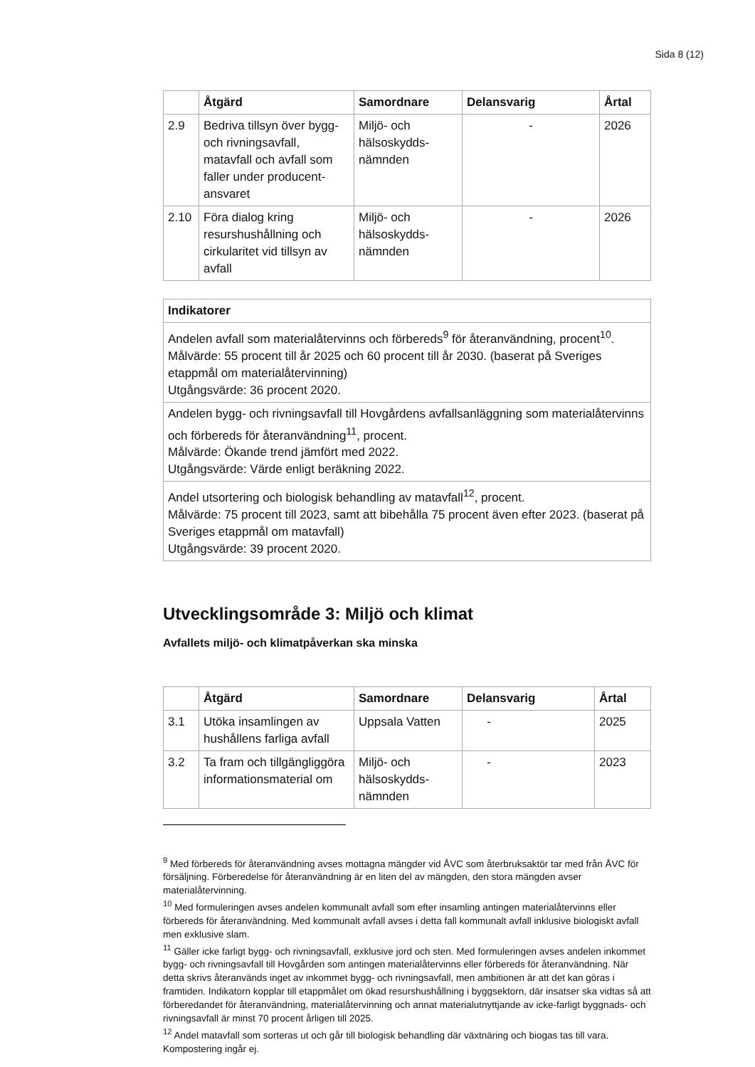Sida 8 (12)
| | Åtgärd | Samordnare | Delansvarig | Årtal |
| --- | --- | --- | --- | --- |
| 2.9 | Bedriva tillsyn över bygg- och rivningsavfall, matavfall och avfall som faller under producent-ansvaret | Miljö- och hälsoskydds-nämnden | - | 2026 |
| 2.10 | Föra dialog kring resurshushållning och cirkularitet vid tillsyn av avfall | Miljö- och hälsoskydds-nämnden | - | 2026 |
| Indikatorer |
| --- |
| Andelen avfall som materialåtervinns och förbereds<sup>9</sup> för återanvändning, procent<sup>10</sup>. Målvärde: 55 procent till år 2025 och 60 procent till år 2030. (baserat på Sveriges etappmål om materialåtervinning) Utgångsvärde: 36 procent 2020. |
| Andelen bygg- och rivningsavfall till Hovgårdens avfallsanläggning som materialåtervinns och förbereds för återanvändning<sup>11</sup>, procent. Målvärde: Ökande trend jämfört med 2022. Utgångsvärde: Värde enligt beräkning 2022. |
| Andel utsortering och biologisk behandling av matavfall<sup>12</sup>, procent. Målvärde: 75 procent till 2023, samt att bibehålla 75 procent även efter 2023. (baserat på Sveriges etappmål om matavfall) Utgångsvärde: 39 procent 2020. |
Utvecklingsområde 3: Miljö och klimat
Avfallets miljö- och klimatpåverkan ska minska
| | Åtgärd | Samordnare | Delansvarig | Årtal |
| --- | --- | --- | --- | --- |
| 3.1 | Utöka insamlingen av hushållens farliga avfall | Uppsala Vatten | - | 2025 |
| 3.2 | Ta fram och tillgängliggöra informationsmaterial om | Miljö- och hälsoskydds-nämnden | - | 2023 |
<sup>9</sup> Med förbereds för återanvändning avses mottagna mängder vid ÅVC som återbruksaktör tar med från ÅVC för försäljning. Förberedelse för återanvändning är en liten del av mängden, den stora mängden avser materialåtervinning.
<sup>10</sup> Med formuleringen avses andelen kommunalt avfall som efter insamling antingen materialåtervinns eller förbereds för återanvändning. Med kommunalt avfall avses i detta fall kommunalt avfall inklusive biologiskt avfall men exklusive slam.
<sup>11</sup> Gäller icke farligt bygg- och rivningsavfall, exklusive jord och sten. Med formuleringen avses andelen inkommet bygg- och rivningsavfall till Hovgården som antingen materialåtervinns eller förbereds för återanvändning. När detta skrivs återanvänds inget av inkommet bygg- och rivningsavfall, men ambitionen är att det kan göras i framtiden. Indikatorn kopplar till etappmålet om ökad resurshushållning i byggsektorn, där insatser ska vidtas så att förberedandet för återanvändning, materialåtervinning och annat materialutnyttjande av icke-farligt byggnads- och rivningsavfall är minst 70 procent årligen till 2025.
<sup>12</sup> Andel matavfall som sorteras ut och går till biologisk behandling där växtnäring och biogas tas till vara. Kompostering ingår ej.